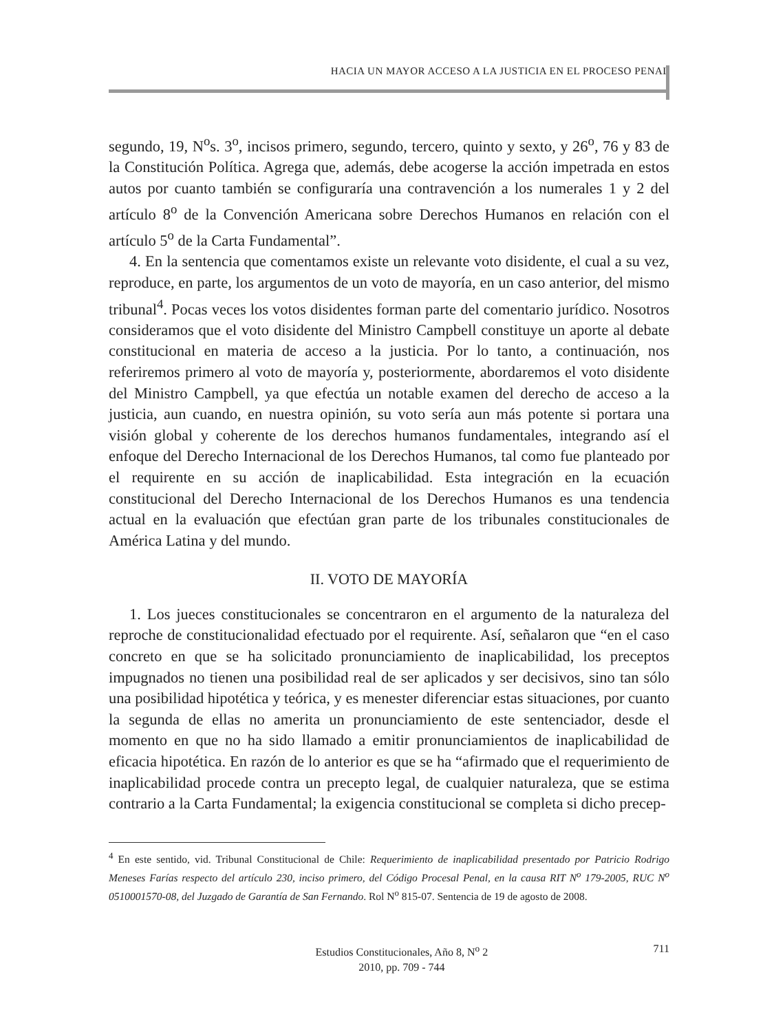HACIA UN MAYOR ACCESO A LA JUSTICIA EN EL PROCESO PENAL
segundo, 19, N<sup>o</sup>s. 3<sup>o</sup>, incisos primero, segundo, tercero, quinto y sexto, y 26<sup>o</sup>, 76 y 83 de la Constitución Política. Agrega que, además, debe acogerse la acción impetrada en estos autos por cuanto también se configuraría una contravención a los numerales 1 y 2 del artículo 8<sup>o</sup> de la Convención Americana sobre Derechos Humanos en relación con el artículo 5<sup>o</sup> de la Carta Fundamental”.
4. En la sentencia que comentamos existe un relevante voto disidente, el cual a su vez, reproduce, en parte, los argumentos de un voto de mayoría, en un caso anterior, del mismo tribunal<sup>4</sup>. Pocas veces los votos disidentes forman parte del comentario jurídico. Nosotros consideramos que el voto disidente del Ministro Campbell constituye un aporte al debate constitucional en materia de acceso a la justicia. Por lo tanto, a continuación, nos referiremos primero al voto de mayoría y, posteriormente, abordaremos el voto disidente del Ministro Campbell, ya que efectúa un notable examen del derecho de acceso a la justicia, aun cuando, en nuestra opinión, su voto sería aun más potente si portara una visión global y coherente de los derechos humanos fundamentales, integrando así el enfoque del Derecho Internacional de los Derechos Humanos, tal como fue planteado por el requirente en su acción de inaplicabilidad. Esta integración en la ecuación constitucional del Derecho Internacional de los Derechos Humanos es una tendencia actual en la evaluación que efectúan gran parte de los tribunales constitucionales de América Latina y del mundo.
II. VOTO DE MAYORÍA
1. Los jueces constitucionales se concentraron en el argumento de la naturaleza del reproche de constitucionalidad efectuado por el requirente. Así, señalaron que “en el caso concreto en que se ha solicitado pronunciamiento de inaplicabilidad, los preceptos impugnados no tienen una posibilidad real de ser aplicados y ser decisivos, sino tan sólo una posibilidad hipotética y teórica, y es menester diferenciar estas situaciones, por cuanto la segunda de ellas no amerita un pronunciamiento de este sentenciador, desde el momento en que no ha sido llamado a emitir pronunciamientos de inaplicabilidad de eficacia hipotética. En razón de lo anterior es que se ha “afirmado que el requerimiento de inaplicabilidad procede contra un precepto legal, de cualquier naturaleza, que se estima contrario a la Carta Fundamental; la exigencia constitucional se completa si dicho precep-
<sup>4</sup> En este sentido, vid. Tribunal Constitucional de Chile: Requerimiento de inaplicabilidad presentado por Patricio Rodrigo Meneses Farías respecto del artículo 230, inciso primero, del Código Procesal Penal, en la causa RIT N<sup>o</sup> 179-2005, RUC N<sup>o</sup> 0510001570-08, del Juzgado de Garantía de San Fernando. Rol N<sup>o</sup> 815-07. Sentencia de 19 de agosto de 2008.
Estudios Constitucionales, Año 8, N<sup>o</sup> 2
2010, pp. 709 - 744
711